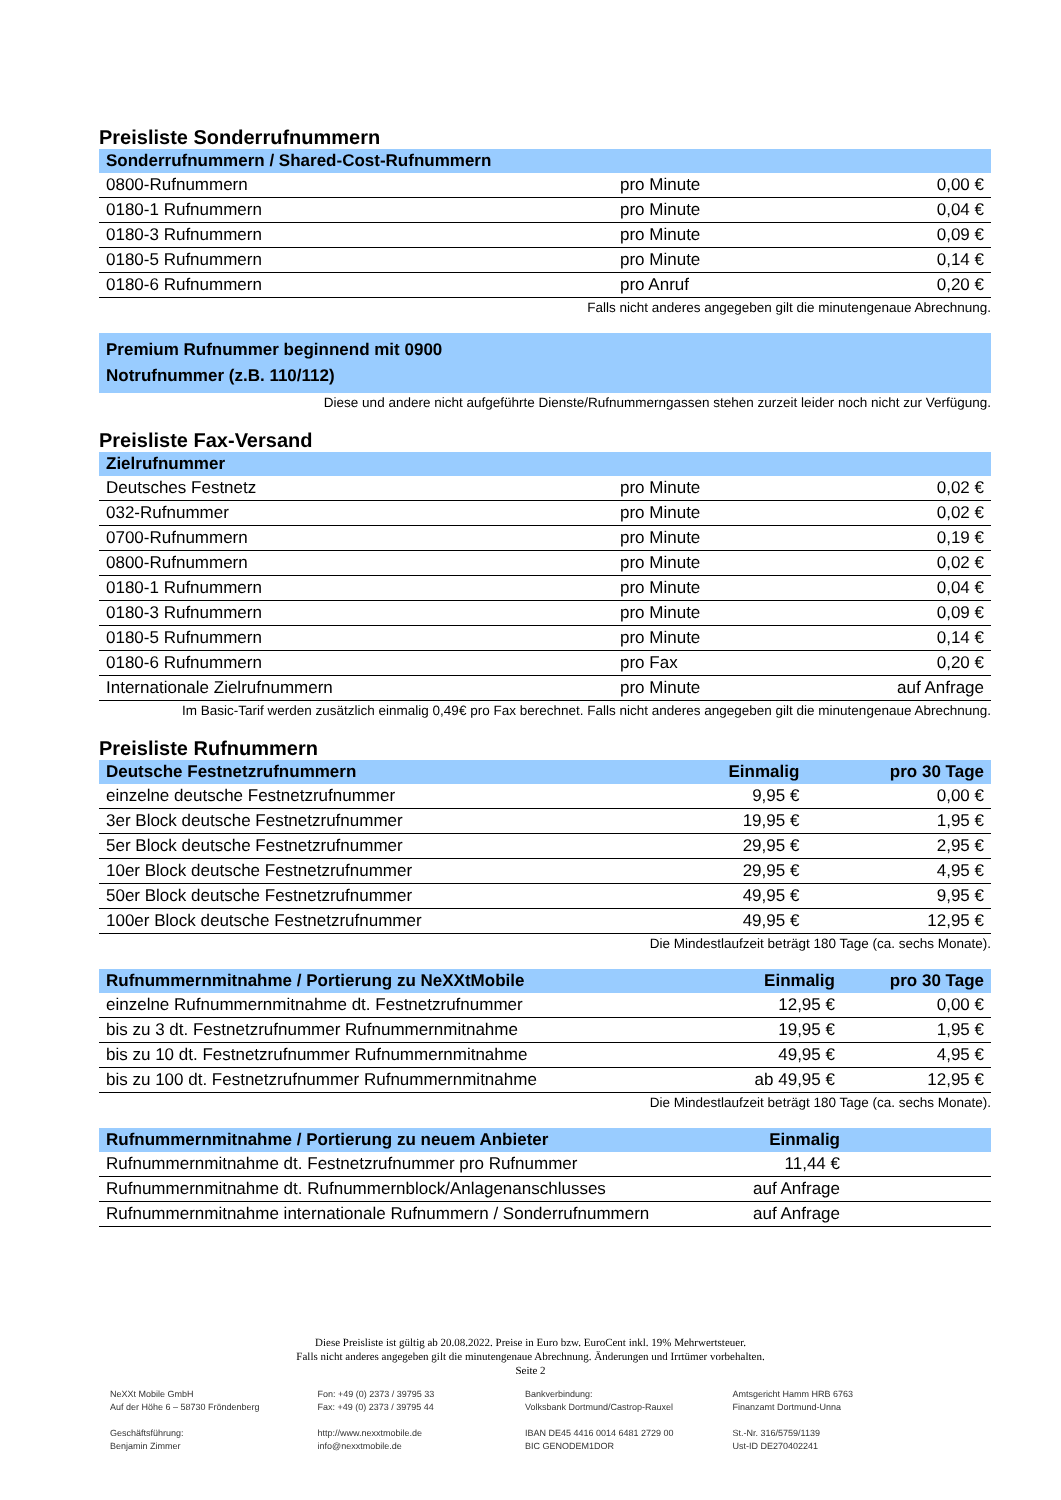Preisliste Sonderrufnummern
| Sonderrufnummern / Shared-Cost-Rufnummern | | |
| --- | --- | --- |
| 0800-Rufnummern | pro Minute | 0,00 € |
| 0180-1 Rufnummern | pro Minute | 0,04 € |
| 0180-3 Rufnummern | pro Minute | 0,09 € |
| 0180-5 Rufnummern | pro Minute | 0,14 € |
| 0180-6 Rufnummern | pro Anruf | 0,20 € |
Falls nicht anderes angegeben gilt die minutengenaue Abrechnung.
Premium Rufnummer beginnend mit 0900
Notrufnummer (z.B. 110/112)
Diese und andere nicht aufgeführte Dienste/Rufnummerngassen stehen zurzeit leider noch nicht zur Verfügung.
Preisliste Fax-Versand
| Zielrufnummer | | |
| --- | --- | --- |
| Deutsches Festnetz | pro Minute | 0,02 € |
| 032-Rufnummer | pro Minute | 0,02 € |
| 0700-Rufnummern | pro Minute | 0,19 € |
| 0800-Rufnummern | pro Minute | 0,02 € |
| 0180-1 Rufnummern | pro Minute | 0,04 € |
| 0180-3 Rufnummern | pro Minute | 0,09 € |
| 0180-5 Rufnummern | pro Minute | 0,14 € |
| 0180-6 Rufnummern | pro Fax | 0,20 € |
| Internationale Zielrufnummern | pro Minute | auf Anfrage |
Im Basic-Tarif werden zusätzlich einmalig 0,49€ pro Fax berechnet. Falls nicht anderes angegeben gilt die minutengenaue Abrechnung.
Preisliste Rufnummern
| Deutsche Festnetzrufnummern | Einmalig | pro 30 Tage |
| --- | --- | --- |
| einzelne deutsche Festnetzrufnummer | 9,95 € | 0,00 € |
| 3er Block deutsche Festnetzrufnummer | 19,95 € | 1,95 € |
| 5er Block deutsche Festnetzrufnummer | 29,95 € | 2,95 € |
| 10er Block deutsche Festnetzrufnummer | 29,95 € | 4,95 € |
| 50er Block deutsche Festnetzrufnummer | 49,95 € | 9,95 € |
| 100er Block deutsche Festnetzrufnummer | 49,95 € | 12,95 € |
Die Mindestlaufzeit beträgt 180 Tage (ca. sechs Monate).
| Rufnummernmitnahme / Portierung zu NeXXtMobile | Einmalig | pro 30 Tage |
| --- | --- | --- |
| einzelne Rufnummernmitnahme dt. Festnetzrufnummer | 12,95 € | 0,00 € |
| bis zu 3 dt. Festnetzrufnummer Rufnummernmitnahme | 19,95 € | 1,95 € |
| bis zu 10 dt. Festnetzrufnummer Rufnummernmitnahme | 49,95 € | 4,95 € |
| bis zu 100 dt. Festnetzrufnummer Rufnummernmitnahme | ab 49,95 € | 12,95 € |
Die Mindestlaufzeit beträgt 180 Tage (ca. sechs Monate).
| Rufnummernmitnahme / Portierung zu neuem Anbieter | Einmalig | |
| --- | --- | --- |
| Rufnummernmitnahme dt. Festnetzrufnummer pro Rufnummer | 11,44 € | |
| Rufnummernmitnahme dt. Rufnummernblock/Anlagenanschlusses | auf Anfrage | |
| Rufnummernmitnahme internationale Rufnummern / Sonderrufnummern | auf Anfrage | |
Diese Preisliste ist gültig ab 20.08.2022. Preise in Euro bzw. EuroCent inkl. 19% Mehrwertsteuer.
Falls nicht anderes angegeben gilt die minutengenaue Abrechnung. Änderungen und Irrtümer vorbehalten.
Seite 2
NeXXt Mobile GmbH
Auf der Höhe 6 – 58730 Fröndenberg
Geschäftsführung:
Benjamin Zimmer
Fon: +49 (0) 2373 / 39795 33
Fax: +49 (0) 2373 / 39795 44
http://www.nexxtmobile.de
info@nexxtmobile.de
Bankverbindung:
Volksbank Dortmund/Castrop-Rauxel
IBAN DE45 4416 0014 6481 2729 00
BIC GENODEM1DOR
Amtsgericht Hamm HRB 6763
Finanzamt Dortmund-Unna
St.-Nr. 316/5759/1139
Ust-ID DE270402241